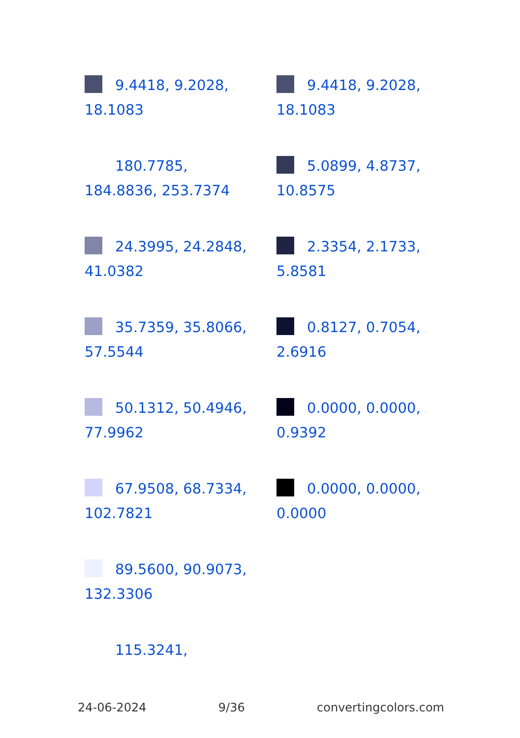9.4418, 9.2028,
18.1083
180.7785,
184.8836, 253.7374
24.3995, 24.2848,
41.0382
35.7359, 35.8066,
57.5544
50.1312, 50.4946,
77.9962
67.9508, 68.7334,
102.7821
89.5600, 90.9073,
132.3306
115.3241,
9.4418, 9.2028,
18.1083
5.0899, 4.8737,
10.8575
2.3354, 2.1733,
5.8581
0.8127, 0.7054,
2.6916
0.0000, 0.0000,
0.9392
0.0000, 0.0000,
0.0000
24-06-2024 9/36 convertingcolors.com